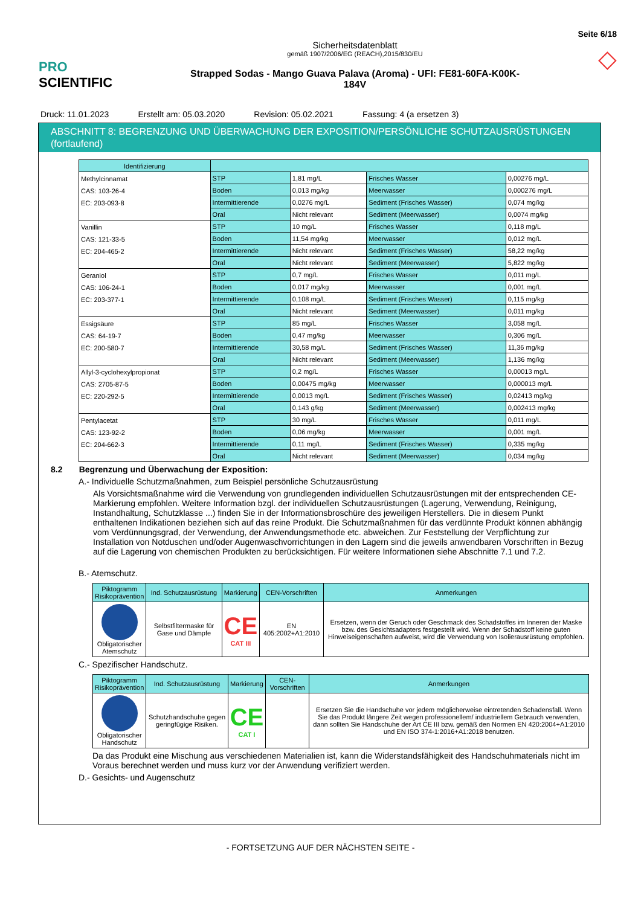PRO SCIENTIFIC
Sicherheitsdatenblatt
gemäß 1907/2006/EG (REACH),2015/830/EU
Strapped Sodas - Mango Guava Palava (Aroma) - UFI: FE81-60FA-K00K-
184V
Seite 6/18
◇
Druck: 11.01.2023 Erstellt am: 05.03.2020 Revision: 05.02.2021 Fassung: 4 (a ersetzen 3)
ABSCHNITT 8: BEGRENZUNG UND ÜBERWACHUNG DER EXPOSITION/PERSÖNLICHE SCHUTZAUSRÜSTUNGEN (fortlaufend)
| Identifizierung | | | | |
| --- | --- | --- | --- | --- |
| Methylcinnamat CAS: 103-26-4 EC: 203-093-8 | STP | 1,81 mg/L | Frisches Wasser | 0,00276 mg/L |
| | Boden | 0,013 mg/kg | Meerwasser | 0,000276 mg/L |
| | Intermittierende | 0,0276 mg/L | Sediment (Frisches Wasser) | 0,074 mg/kg |
| | Oral | Nicht relevant | Sediment (Meerwasser) | 0,0074 mg/kg |
| Vanillin CAS: 121-33-5 EC: 204-465-2 | STP | 10 mg/L | Frisches Wasser | 0,118 mg/L |
| | Boden | 11,54 mg/kg | Meerwasser | 0,012 mg/L |
| | Intermittierende | Nicht relevant | Sediment (Frisches Wasser) | 58,22 mg/kg |
| | Oral | Nicht relevant | Sediment (Meerwasser) | 5,822 mg/kg |
| Geraniol CAS: 106-24-1 EC: 203-377-1 | STP | 0,7 mg/L | Frisches Wasser | 0,011 mg/L |
| | Boden | 0,017 mg/kg | Meerwasser | 0,001 mg/L |
| | Intermittierende | 0,108 mg/L | Sediment (Frisches Wasser) | 0,115 mg/kg |
| | Oral | Nicht relevant | Sediment (Meerwasser) | 0,011 mg/kg |
| Essigsäure CAS: 64-19-7 EC: 200-580-7 | STP | 85 mg/L | Frisches Wasser | 3,058 mg/L |
| | Boden | 0,47 mg/kg | Meerwasser | 0,306 mg/L |
| | Intermittierende | 30,58 mg/L | Sediment (Frisches Wasser) | 11,36 mg/kg |
| | Oral | Nicht relevant | Sediment (Meerwasser) | 1,136 mg/kg |
| Allyl-3-cyclohexylpropionat CAS: 2705-87-5 EC: 220-292-5 | STP | 0,2 mg/L | Frisches Wasser | 0,00013 mg/L |
| | Boden | 0,00475 mg/kg | Meerwasser | 0,000013 mg/L |
| | Intermittierende | 0,0013 mg/L | Sediment (Frisches Wasser) | 0,02413 mg/kg |
| | Oral | 0,143 g/kg | Sediment (Meerwasser) | 0,002413 mg/kg |
| Pentylacetat CAS: 123-92-2 EC: 204-662-3 | STP | 30 mg/L | Frisches Wasser | 0,011 mg/L |
| | Boden | 0,06 mg/kg | Meerwasser | 0,001 mg/L |
| | Intermittierende | 0,11 mg/L | Sediment (Frisches Wasser) | 0,335 mg/kg |
| | Oral | Nicht relevant | Sediment (Meerwasser) | 0,034 mg/kg |
8.2 Begrenzung und Überwachung der Exposition:
A.- Individuelle Schutzmaßnahmen, zum Beispiel persönliche Schutzausrüstung
Als Vorsichtsmaßnahme wird die Verwendung von grundlegenden individuellen Schutzausrüstungen mit der entsprechenden CE-Markierung empfohlen. Weitere Information bzgl. der individuellen Schutzausrüstungen (Lagerung, Verwendung, Reinigung, Instandhaltung, Schutzklasse ...) finden Sie in der Informationsbroschüre des jeweiligen Herstellers. Die in diesem Punkt enthaltenen Indikationen beziehen sich auf das reine Produkt. Die Schutzmaßnahmen für das verdünnte Produkt können abhängig vom Verdünnungsgrad, der Verwendung, der Anwendungsmethode etc. abweichen. Zur Feststellung der Verpflichtung zur Installation von Notduschen und/oder Augenwaschvorrichtungen in den Lagern sind die jeweils anwendbaren Vorschriften in Bezug auf die Lagerung von chemischen Produkten zu berücksichtigen. Für weitere Informationen siehe Abschnitte 7.1 und 7.2.
B.- Atemschutz.
| Piktogramm Risikoprävention | Ind. Schutzausrüstung | Markierung | CEN-Vorschriften | Anmerkungen |
| --- | --- | --- | --- | --- |
| Obligatorischer Atemschutz | Selbstfiltermaske für Gase und Dämpfe | CE CAT III | EN 405:2002+A1:2010 | Ersetzen, wenn der Geruch oder Geschmack des Schadstoffes im Inneren der Maske bzw. des Gesichtsadapters festgestellt wird. Wenn der Schadstoff keine guten Hinweiseigenschaften aufweist, wird die Verwendung von Isolierausrüstung empfohlen. |
C.- Spezifischer Handschutz.
| Piktogramm Risikoprävention | Ind. Schutzausrüstung | Markierung | CEN-Vorschriften | Anmerkungen |
| --- | --- | --- | --- | --- |
| Obligatorischer Handschutz | Schutzhandschuhe gegen geringfügige Risiken. | CE CAT I | | Ersetzen Sie die Handschuhe vor jedem möglicherweise eintretenden Schadensfall. Wenn Sie das Produkt längere Zeit wegen professionellem/ industriellem Gebrauch verwenden, dann sollten Sie Handschuhe der Art CE III bzw. gemäß den Normen EN 420:2004+A1:2010 und EN ISO 374-1:2016+A1:2018 benutzen. |
Da das Produkt eine Mischung aus verschiedenen Materialien ist, kann die Widerstandsfähigkeit des Handschuhmaterials nicht im Voraus berechnet werden und muss kurz vor der Anwendung verifiziert werden.
D.- Gesichts- und Augenschutz
- FORTSETZUNG AUF DER NÄCHSTEN SEITE -